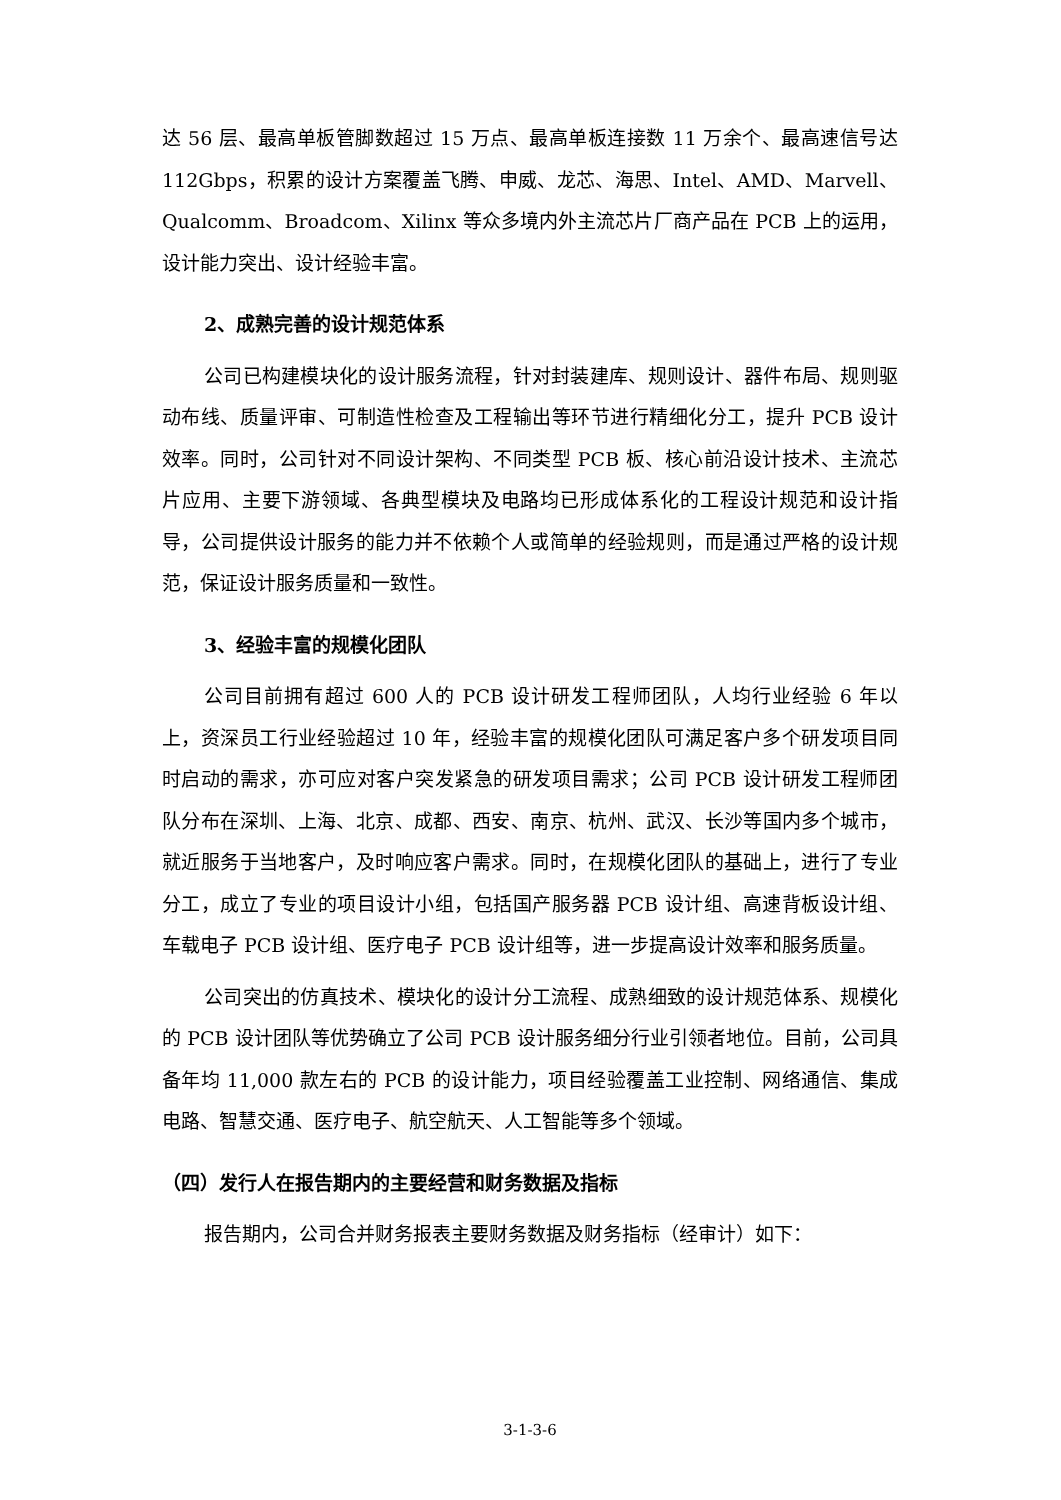达 56 层、最高单板管脚数超过 15 万点、最高单板连接数 11 万余个、最高速信号达 112Gbps，积累的设计方案覆盖飞腾、申威、龙芯、海思、Intel、AMD、Marvell、Qualcomm、Broadcom、Xilinx 等众多境内外主流芯片厂商产品在 PCB 上的运用，设计能力突出、设计经验丰富。
2、成熟完善的设计规范体系
公司已构建模块化的设计服务流程，针对封装建库、规则设计、器件布局、规则驱动布线、质量评审、可制造性检查及工程输出等环节进行精细化分工，提升 PCB 设计效率。同时，公司针对不同设计架构、不同类型 PCB 板、核心前沿设计技术、主流芯片应用、主要下游领域、各典型模块及电路均已形成体系化的工程设计规范和设计指导，公司提供设计服务的能力并不依赖个人或简单的经验规则，而是通过严格的设计规范，保证设计服务质量和一致性。
3、经验丰富的规模化团队
公司目前拥有超过 600 人的 PCB 设计研发工程师团队，人均行业经验 6 年以上，资深员工行业经验超过 10 年，经验丰富的规模化团队可满足客户多个研发项目同时启动的需求，亦可应对客户突发紧急的研发项目需求；公司 PCB 设计研发工程师团队分布在深圳、上海、北京、成都、西安、南京、杭州、武汉、长沙等国内多个城市，就近服务于当地客户，及时响应客户需求。同时，在规模化团队的基础上，进行了专业分工，成立了专业的项目设计小组，包括国产服务器 PCB 设计组、高速背板设计组、车载电子 PCB 设计组、医疗电子 PCB 设计组等，进一步提高设计效率和服务质量。
公司突出的仿真技术、模块化的设计分工流程、成熟细致的设计规范体系、规模化的 PCB 设计团队等优势确立了公司 PCB 设计服务细分行业引领者地位。目前，公司具备年均 11,000 款左右的 PCB 的设计能力，项目经验覆盖工业控制、网络通信、集成电路、智慧交通、医疗电子、航空航天、人工智能等多个领域。
（四）发行人在报告期内的主要经营和财务数据及指标
报告期内，公司合并财务报表主要财务数据及财务指标（经审计）如下：
3-1-3-6